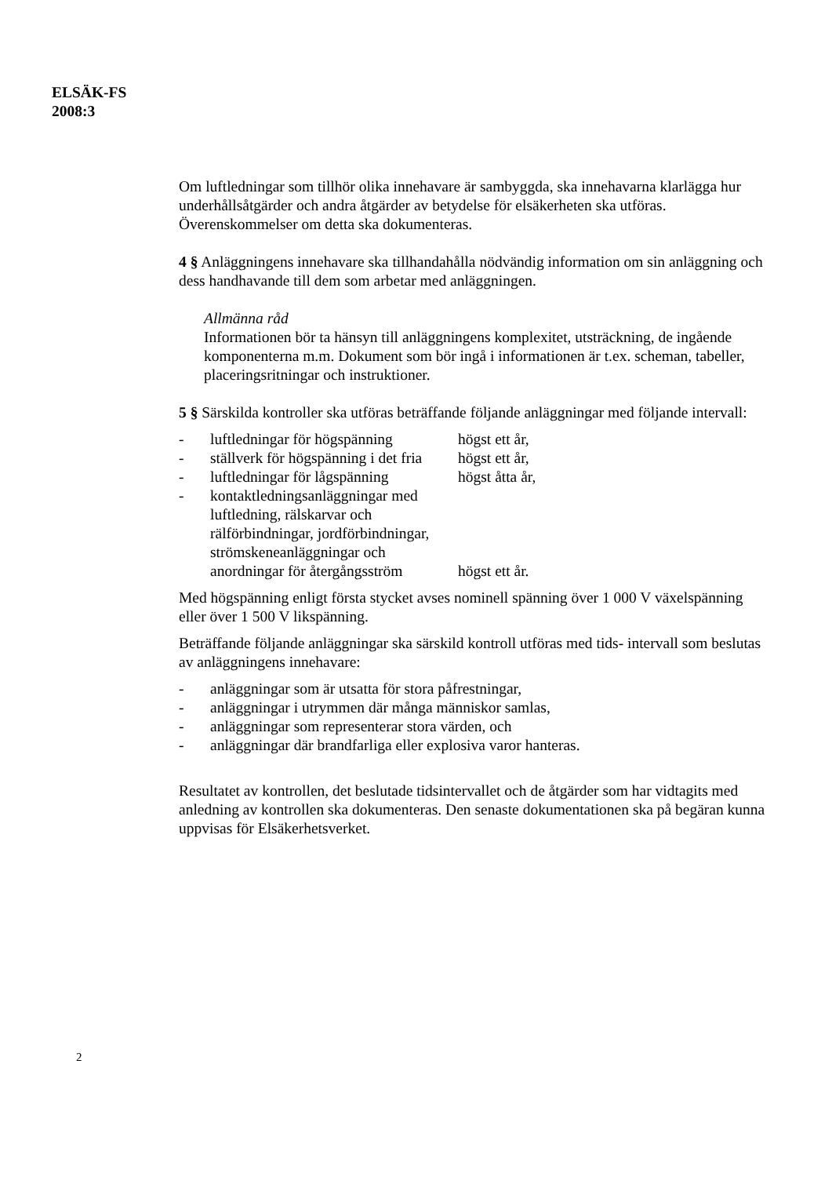ELSÄK-FS
2008:3
Om luftledningar som tillhör olika innehavare är sambyggda, ska innehavarna klarlägga hur underhållsåtgärder och andra åtgärder av betydelse för elsäkerheten ska utföras. Överenskommelser om detta ska dokumenteras.
4 § Anläggningens innehavare ska tillhandahålla nödvändig information om sin anläggning och dess handhavande till dem som arbetar med anläggningen.
Allmänna råd
Informationen bör ta hänsyn till anläggningens komplexitet, utsträckning, de ingående komponenterna m.m. Dokument som bör ingå i informationen är t.ex. scheman, tabeller, placeringsritningar och instruktioner.
5 § Särskilda kontroller ska utföras beträffande följande anläggningar med följande intervall:
- luftledningar för högspänning högst ett år,
- ställverk för högspänning i det fria högst ett år,
- luftledningar för lågspänning högst åtta år,
- kontaktledningsanläggningar med luftledning, rälskarvar och rälförbindningar, jordförbindningar, strömskeneanläggningar och anordningar för återgångsström högst ett år.
Med högspänning enligt första stycket avses nominell spänning över 1 000 V växelspänning eller över 1 500 V likspänning.
Beträffande följande anläggningar ska särskild kontroll utföras med tids- intervall som beslutas av anläggningens innehavare:
- anläggningar som är utsatta för stora påfrestningar,
- anläggningar i utrymmen där många människor samlas,
- anläggningar som representerar stora värden, och
- anläggningar där brandfarliga eller explosiva varor hanteras.
Resultatet av kontrollen, det beslutade tidsintervallet och de åtgärder som har vidtagits med anledning av kontrollen ska dokumenteras. Den senaste dokumentationen ska på begäran kunna uppvisas för Elsäkerhetsverket.
2